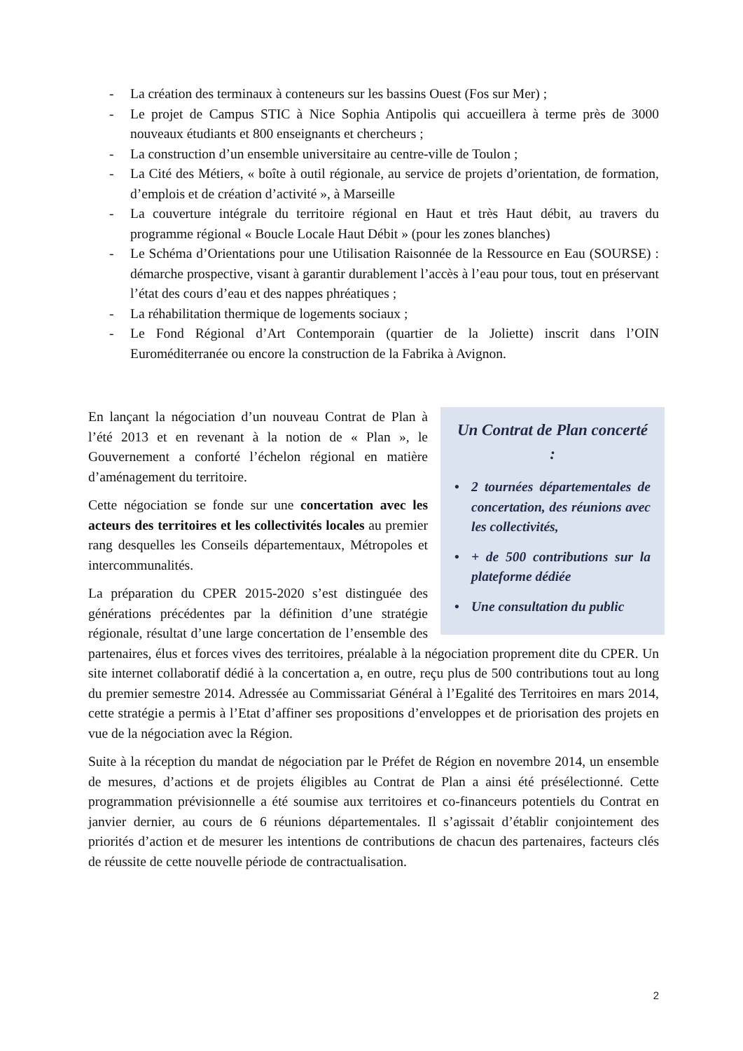- La création des terminaux à conteneurs sur les bassins Ouest (Fos sur Mer) ;
- Le projet de Campus STIC à Nice Sophia Antipolis qui accueillera à terme près de 3000 nouveaux étudiants et 800 enseignants et chercheurs ;
- La construction d’un ensemble universitaire au centre-ville de Toulon ;
- La Cité des Métiers, « boîte à outil régionale, au service de projets d’orientation, de formation, d’emplois et de création d’activité », à Marseille
- La couverture intégrale du territoire régional en Haut et très Haut débit, au travers du programme régional « Boucle Locale Haut Débit » (pour les zones blanches)
- Le Schéma d’Orientations pour une Utilisation Raisonnée de la Ressource en Eau (SOURSE) : démarche prospective, visant à garantir durablement l’accès à l’eau pour tous, tout en préservant l’état des cours d’eau et des nappes phréatiques ;
- La réhabilitation thermique de logements sociaux ;
- Le Fond Régional d’Art Contemporain (quartier de la Joliette) inscrit dans l’OIN Euroméditerranée ou encore la construction de la Fabrika à Avignon.
Un Contrat de Plan concerté :
• 2 tournées départementales de concertation, des réunions avec les collectivités,
• + de 500 contributions sur la plateforme dédiée
• Une consultation du public
En lançant la négociation d’un nouveau Contrat de Plan à l’été 2013 et en revenant à la notion de « Plan », le Gouvernement a conforté l’échelon régional en matière d’aménagement du territoire.
Cette négociation se fonde sur une concertation avec les acteurs des territoires et les collectivités locales au premier rang desquelles les Conseils départementaux, Métropoles et intercommunalités.
La préparation du CPER 2015-2020 s’est distinguée des générations précédentes par la définition d’une stratégie régionale, résultat d’une large concertation de l’ensemble des partenaires, élus et forces vives des territoires, préalable à la négociation proprement dite du CPER. Un site internet collaboratif dédié à la concertation a, en outre, reçu plus de 500 contributions tout au long du premier semestre 2014. Adressée au Commissariat Général à l’Egalité des Territoires en mars 2014, cette stratégie a permis à l’Etat d’affiner ses propositions d’enveloppes et de priorisation des projets en vue de la négociation avec la Région.
Suite à la réception du mandat de négociation par le Préfet de Région en novembre 2014, un ensemble de mesures, d’actions et de projets éligibles au Contrat de Plan a ainsi été présélectionné. Cette programmation prévisionnelle a été soumise aux territoires et co-financeurs potentiels du Contrat en janvier dernier, au cours de 6 réunions départementales. Il s’agissait d’établir conjointement des priorités d’action et de mesurer les intentions de contributions de chacun des partenaires, facteurs clés de réussite de cette nouvelle période de contractualisation.
2